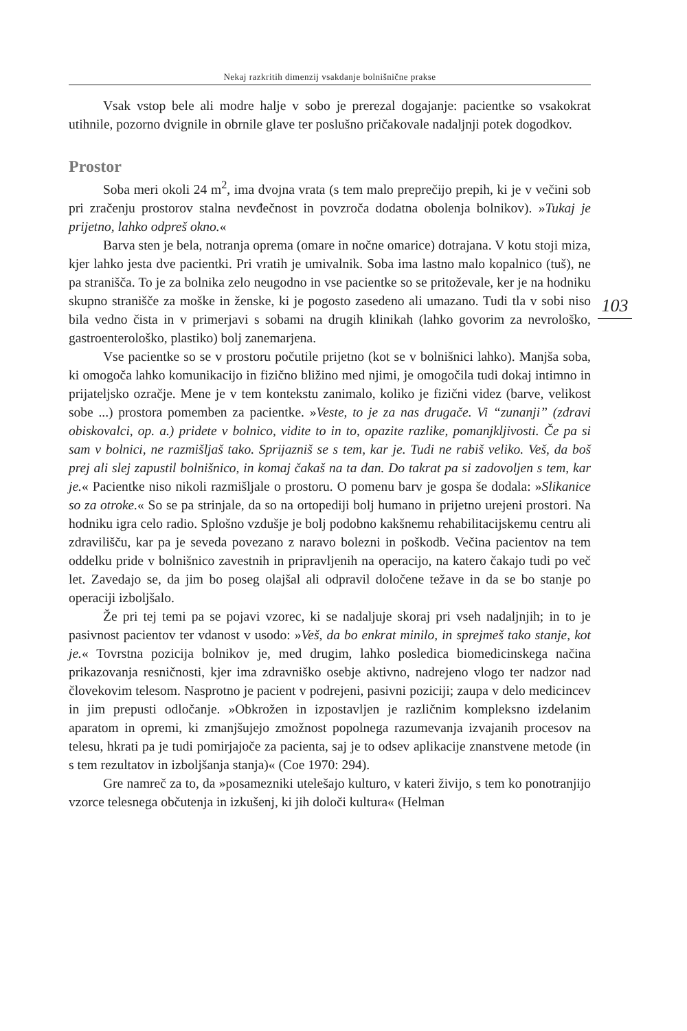Nekaj razkritih dimenzij vsakdanje bolnišnične prakse
103
Vsak vstop bele ali modre halje v sobo je prerezal dogajanje: pacientke so vsakokrat utihnile, pozorno dvignile in obrnile glave ter poslušno pričakovale nadaljnji potek dogodkov.
Prostor
Soba meri okoli 24 m<sup>2</sup>, ima dvojna vrata (s tem malo preprečijo prepih, ki je v večini sob pri zračenju prostorov stalna nevđečnost in povzroča dodatna obolenja bolnikov). »Tukaj je prijetno, lahko odpreš okno.«
Barva sten je bela, notranja oprema (omare in nočne omarice) dotrajana. V kotu stoji miza, kjer lahko jesta dve pacientki. Pri vratih je umivalnik. Soba ima lastno malo kopalnico (tuš), ne pa stranišča. To je za bolnika zelo neugodno in vse pacientke so se pritoževale, ker je na hodniku skupno stranišče za moške in ženske, ki je pogosto zasedeno ali umazano. Tudi tla v sobi niso bila vedno čista in v primerjavi s sobami na drugih klinikah (lahko govorim za nevrološko, gastroenterološko, plastiko) bolj zanemarjena.
Vse pacientke so se v prostoru počutile prijetno (kot se v bolnišnici lahko). Manjša soba, ki omogoča lahko komunikacijo in fizično bližino med njimi, je omogočila tudi dokaj intimno in prijateljsko ozračje. Mene je v tem kontekstu zanimalo, koliko je fizični videz (barve, velikost sobe ...) prostora pomemben za pacientke. »Veste, to je za nas drugače. Vi “zunanji” (zdravi obiskovalci, op. a.) pridete v bolnico, vidite to in to, opazite razlike, pomanjkljivosti. Če pa si sam v bolnici, ne razmišljaš tako. Sprijazniš se s tem, kar je. Tudi ne rabiš veliko. Veš, da boš prej ali slej zapustil bolnišnico, in komaj čakaš na ta dan. Do takrat pa si zadovoljen s tem, kar je.« Pacientke niso nikoli razmišljale o prostoru. O pomenu barv je gospa še dodala: »Slikanice so za otroke.« So se pa strinjale, da so na ortopediji bolj humano in prijetno urejeni prostori. Na hodniku igra celo radio. Splošno vzdušje je bolj podobno kakšnemu rehabilitacijskemu centru ali zdravilišču, kar pa je seveda povezano z naravo bolezni in poškodb. Večina pacientov na tem oddelku pride v bolnišnico zavestnih in pripravljenih na operacijo, na katero čakajo tudi po več let. Zavedajo se, da jim bo poseg olajšal ali odpravil določene težave in da se bo stanje po operaciji izboljšalo.
Že pri tej temi pa se pojavi vzorec, ki se nadaljuje skoraj pri vseh nadaljnjih; in to je pasivnost pacientov ter vdanost v usodo: »Veš, da bo enkrat minilo, in sprejmeš tako stanje, kot je.« Tovrstna pozicija bolnikov je, med drugim, lahko posledica biomedicinskega načina prikazovanja resničnosti, kjer ima zdravniško osebje aktivno, nadrejeno vlogo ter nadzor nad človekovim telesom. Nasprotno je pacient v podrejeni, pasivni poziciji; zaupa v delo medicincev in jim prepusti odločanje. »Obkrožen in izpostavljen je različnim kompleksno izdelanim aparatom in opremi, ki zmanjšujejo zmožnost popolnega razumevanja izvajanih procesov na telesu, hkrati pa je tudi pomirjajoče za pacienta, saj je to odsev aplikacije znanstvene metode (in s tem rezultatov in izboljšanja stanja)« (Coe 1970: 294).
Gre namreč za to, da »posamezniki utelešajo kulturo, v kateri živijo, s tem ko ponotranjijo vzorce telesnega občutenja in izkušenj, ki jih določi kultura« (Helman